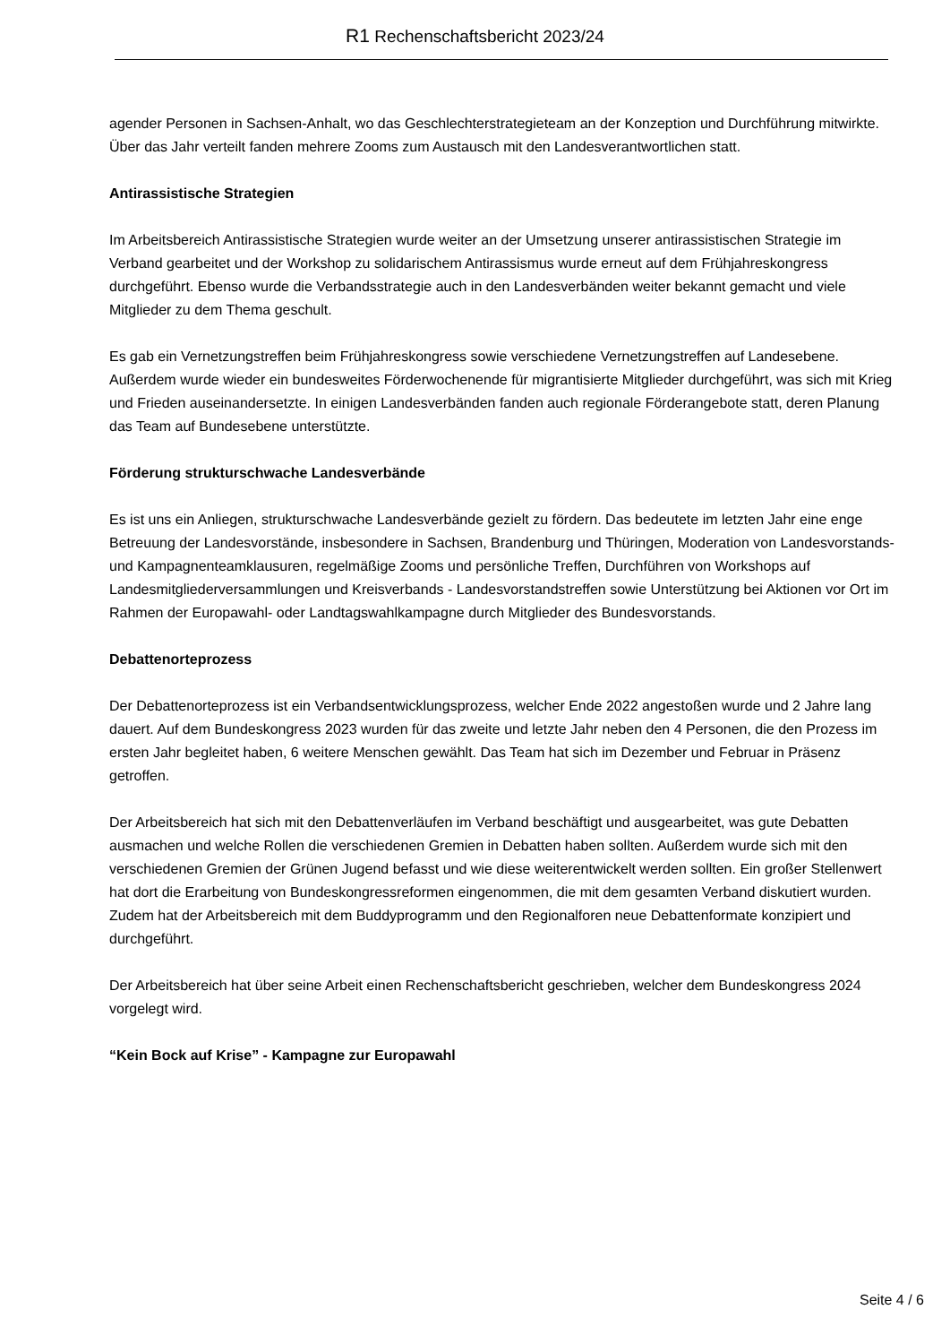R1 Rechenschaftsbericht 2023/24
agender Personen in Sachsen-Anhalt, wo das Geschlechterstrategieteam an der Konzeption und Durchführung mitwirkte. Über das Jahr verteilt fanden mehrere Zooms zum Austausch mit den Landesverantwortlichen statt.
Antirassistische Strategien
Im Arbeitsbereich Antirassistische Strategien wurde weiter an der Umsetzung unserer antirassistischen Strategie im Verband gearbeitet und der Workshop zu solidarischem Antirassismus wurde erneut auf dem Frühjahreskongress durchgeführt. Ebenso wurde die Verbandsstrategie auch in den Landesverbänden weiter bekannt gemacht und viele Mitglieder zu dem Thema geschult.
Es gab ein Vernetzungstreffen beim Frühjahreskongress sowie verschiedene Vernetzungstreffen auf Landesebene. Außerdem wurde wieder ein bundesweites Förderwochenende für migrantisierte Mitglieder durchgeführt, was sich mit Krieg und Frieden auseinandersetzte. In einigen Landesverbänden fanden auch regionale Förderangebote statt, deren Planung das Team auf Bundesebene unterstützte.
Förderung strukturschwache Landesverbände
Es ist uns ein Anliegen, strukturschwache Landesverbände gezielt zu fördern. Das bedeutete im letzten Jahr eine enge Betreuung der Landesvorstände, insbesondere in Sachsen, Brandenburg und Thüringen, Moderation von Landesvorstands- und Kampagnenteamklausuren, regelmäßige Zooms und persönliche Treffen, Durchführen von Workshops auf Landesmitgliederversammlungen und Kreisverbands - Landesvorstandstreffen sowie Unterstützung bei Aktionen vor Ort im Rahmen der Europawahl- oder Landtagswahlkampagne durch Mitglieder des Bundesvorstands.
Debattenorteprozess
Der Debattenorteprozess ist ein Verbandsentwicklungsprozess, welcher Ende 2022 angestoßen wurde und 2 Jahre lang dauert. Auf dem Bundeskongress 2023 wurden für das zweite und letzte Jahr neben den 4 Personen, die den Prozess im ersten Jahr begleitet haben, 6 weitere Menschen gewählt. Das Team hat sich im Dezember und Februar in Präsenz getroffen.
Der Arbeitsbereich hat sich mit den Debattenverläufen im Verband beschäftigt und ausgearbeitet, was gute Debatten ausmachen und welche Rollen die verschiedenen Gremien in Debatten haben sollten. Außerdem wurde sich mit den verschiedenen Gremien der Grünen Jugend befasst und wie diese weiterentwickelt werden sollten. Ein großer Stellenwert hat dort die Erarbeitung von Bundeskongressreformen eingenommen, die mit dem gesamten Verband diskutiert wurden. Zudem hat der Arbeitsbereich mit dem Buddyprogramm und den Regionalforen neue Debattenformate konzipiert und durchgeführt.
Der Arbeitsbereich hat über seine Arbeit einen Rechenschaftsbericht geschrieben, welcher dem Bundeskongress 2024 vorgelegt wird.
“Kein Bock auf Krise” - Kampagne zur Europawahl
Seite 4 / 6